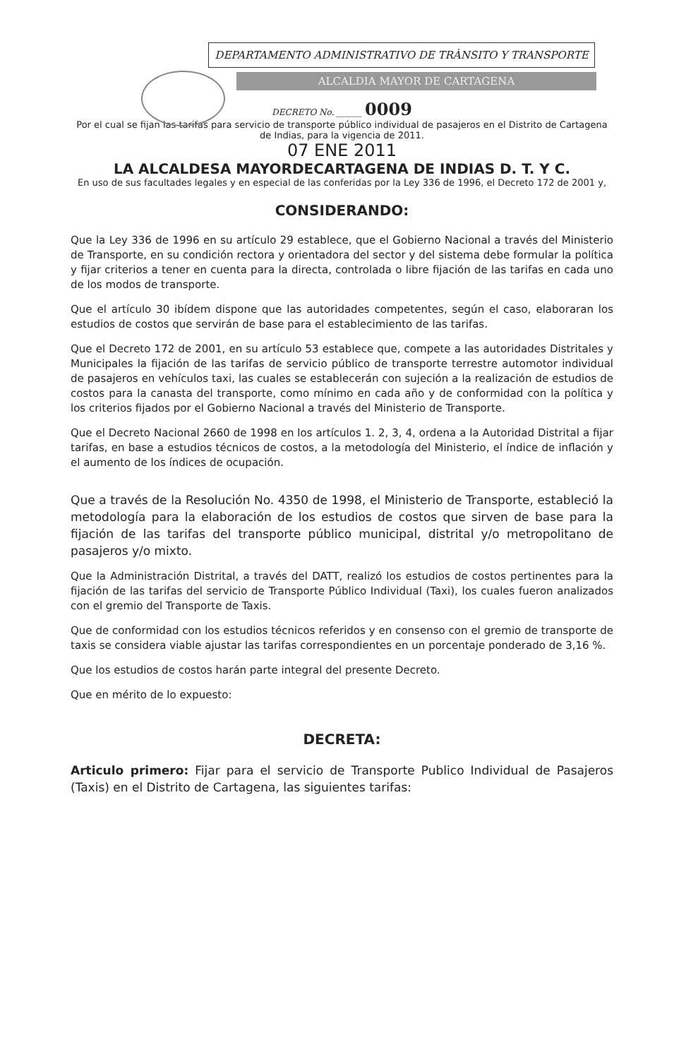DEPARTAMENTO ADMINISTRATIVO DE TRÀNSITO Y TRANSPORTE
ALCALDIA MAYOR DE CARTAGENA
DECRETO No. ______ 0009
Por el cual se fijan las tarifas para servicio de transporte público individual de pasajeros en el Distrito de Cartagena de Indias, para la vigencia de 2011.
07 ENE 2011
LA ALCALDESA MAYORDECARTAGENA DE INDIAS D. T. Y C.
En uso de sus facultades legales y en especial de las conferidas por la Ley 336 de 1996, el Decreto 172 de 2001 y,
CONSIDERANDO:
Que la Ley 336 de 1996 en su artículo 29 establece, que el Gobierno Nacional a través del Ministerio de Transporte, en su condición rectora y orientadora del sector y del sistema debe formular la política y fijar criterios a tener en cuenta para la directa, controlada o libre fijación de las tarifas en cada uno de los modos de transporte.
Que el artículo 30 ibídem dispone que las autoridades competentes, según el caso, elaboraran los estudios de costos que servirán de base para el establecimiento de las tarifas.
Que el Decreto 172 de 2001, en su artículo 53 establece que, compete a las autoridades Distritales y Municipales la fijación de las tarifas de servicio público de transporte terrestre automotor individual de pasajeros en vehículos taxi, las cuales se establecerán con sujeción a la realización de estudios de costos para la canasta del transporte, como mínimo en cada año y de conformidad con la política y los criterios fijados por el Gobierno Nacional a través del Ministerio de Transporte.
Que el Decreto Nacional 2660 de 1998 en los artículos 1. 2, 3, 4, ordena a la Autoridad Distrital a fijar tarifas, en base a estudios técnicos de costos, a la metodología del Ministerio, el índice de inflación y el aumento de los índices de ocupación.
Que a través de la Resolución No. 4350 de 1998, el Ministerio de Transporte, estableció la metodología para la elaboración de los estudios de costos que sirven de base para la fijación de las tarifas del transporte público municipal, distrital y/o metropolitano de pasajeros y/o mixto.
Que la Administración Distrital, a través del DATT, realizó los estudios de costos pertinentes para la fijación de las tarifas del servicio de Transporte Público Individual (Taxi), los cuales fueron analizados con el gremio del Transporte de Taxis.
Que de conformidad con los estudios técnicos referidos y en consenso con el gremio de transporte de taxis se considera viable ajustar las tarifas correspondientes en un porcentaje ponderado de 3,16 %.
Que los estudios de costos harán parte integral del presente Decreto.
Que en mérito de lo expuesto:
DECRETA:
Articulo primero: Fijar para el servicio de Transporte Publico Individual de Pasajeros (Taxis) en el Distrito de Cartagena, las siguientes tarifas: